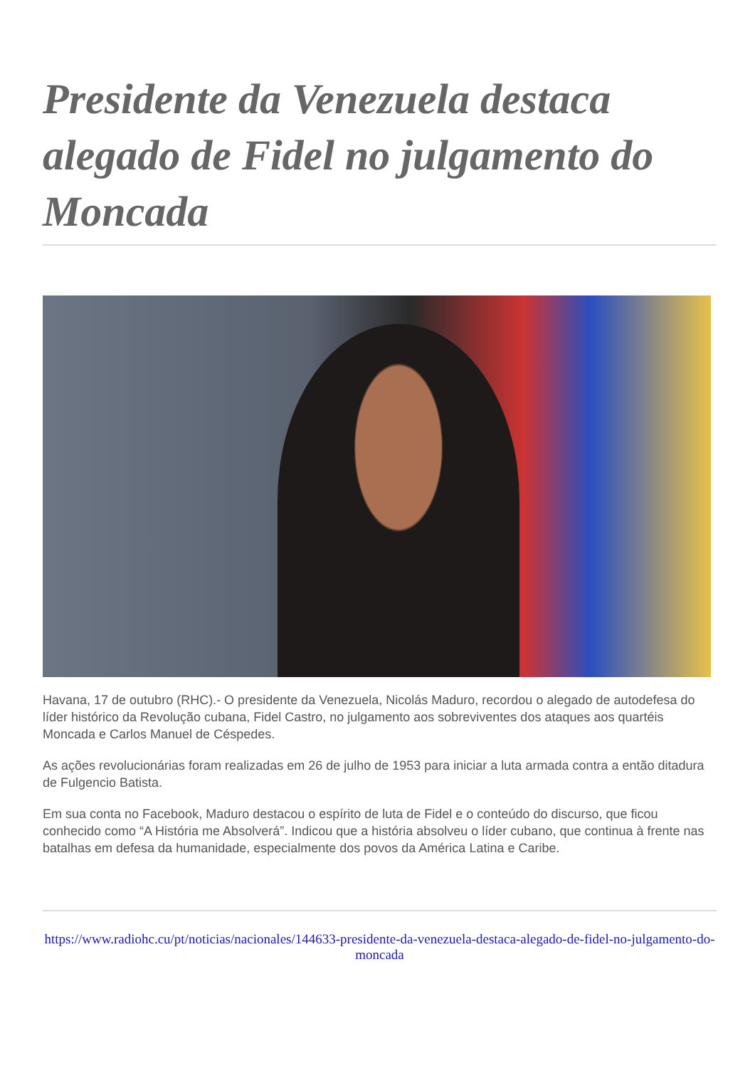Presidente da Venezuela destaca alegado de Fidel no julgamento do Moncada
Havana, 17 de outubro (RHC).- O presidente da Venezuela, Nicolás Maduro, recordou o alegado de autodefesa do líder histórico da Revolução cubana, Fidel Castro, no julgamento aos sobreviventes dos ataques aos quartéis Moncada e Carlos Manuel de Céspedes.
As ações revolucionárias foram realizadas em 26 de julho de 1953 para iniciar a luta armada contra a então ditadura de Fulgencio Batista.
Em sua conta no Facebook, Maduro destacou o espírito de luta de Fidel e o conteúdo do discurso, que ficou conhecido como “A História me Absolverá”. Indicou que a história absolveu o líder cubano, que continua à frente nas batalhas em defesa da humanidade, especialmente dos povos da América Latina e Caribe.
https://www.radiohc.cu/pt/noticias/nacionales/144633-presidente-da-venezuela-destaca-alegado-de-fidel-no-julgamento-do-moncada